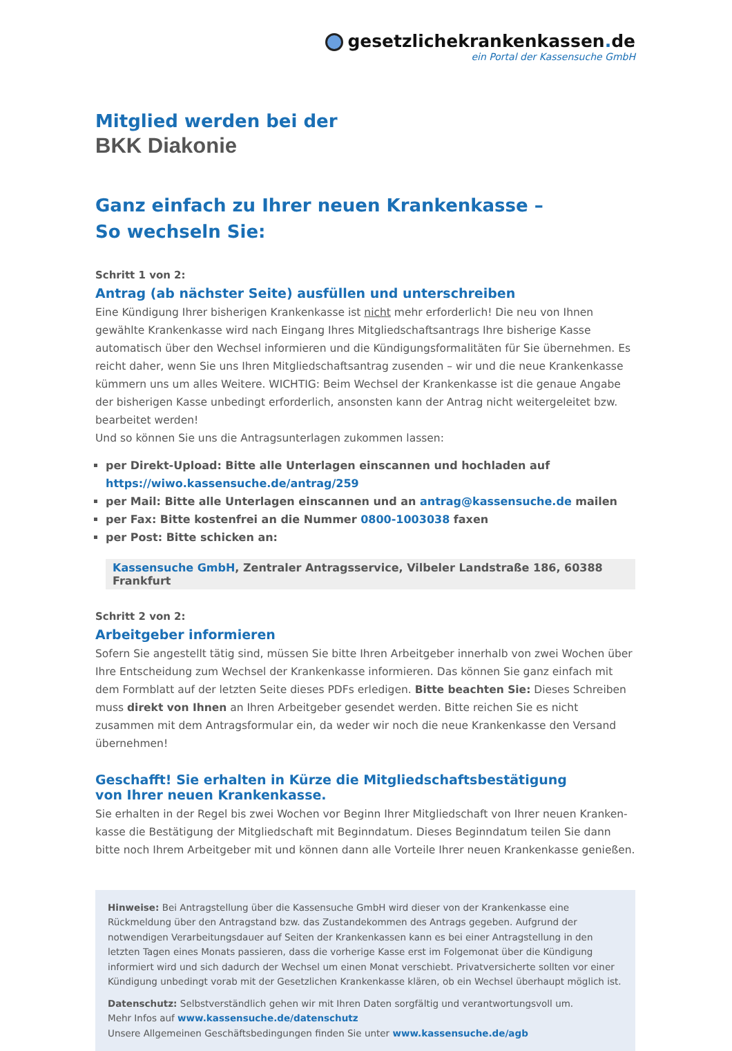gesetzlichekrankenkassen. de
ein Portal der Kassensuche GmbH
Mitglied werden bei der
BKK Diakonie
Ganz einfach zu Ihrer neuen Krankenkasse –
So wechseln Sie:
Schritt 1 von 2:
Antrag (ab nächster Seite) ausfüllen und unterschreiben
Eine Kündigung Ihrer bisherigen Krankenkasse ist nicht mehr erforderlich! Die neu von Ihnen gewählte Krankenkasse wird nach Eingang Ihres Mitgliedschaftsantrags Ihre bisherige Kasse automatisch über den Wechsel informieren und die Kündigungsformalitäten für Sie übernehmen. Es reicht daher, wenn Sie uns Ihren Mitgliedschaftsantrag zusenden – wir und die neue Krankenkasse kümmern uns um alles Weitere. WICHTIG: Beim Wechsel der Krankenkasse ist die genaue Angabe der bisherigen Kasse unbedingt erforderlich, ansonsten kann der Antrag nicht weitergeleitet bzw. bearbeitet werden!
Und so können Sie uns die Antragsunterlagen zukommen lassen:
per Direkt-Upload: Bitte alle Unterlagen einscannen und hochladen auf https://wiwo.kassensuche.de/antrag/259
per Mail: Bitte alle Unterlagen einscannen und an antrag@kassensuche.de mailen
per Fax: Bitte kostenfrei an die Nummer 0800-1003038 faxen
per Post: Bitte schicken an:
Kassensuche GmbH, Zentraler Antragsservice, Vilbeler Landstraße 186, 60388 Frankfurt
Schritt 2 von 2:
Arbeitgeber informieren
Sofern Sie angestellt tätig sind, müssen Sie bitte Ihren Arbeitgeber innerhalb von zwei Wochen über Ihre Entscheidung zum Wechsel der Krankenkasse informieren. Das können Sie ganz einfach mit dem Formblatt auf der letzten Seite dieses PDFs erledigen. Bitte beachten Sie: Dieses Schreiben muss direkt von Ihnen an Ihren Arbeitgeber gesendet werden. Bitte reichen Sie es nicht zusammen mit dem Antragsformular ein, da weder wir noch die neue Krankenkasse den Versand übernehmen!
Geschafft! Sie erhalten in Kürze die Mitgliedschaftsbestätigung
von Ihrer neuen Krankenkasse.
Sie erhalten in der Regel bis zwei Wochen vor Beginn Ihrer Mitgliedschaft von Ihrer neuen Kranken-kasse die Bestätigung der Mitgliedschaft mit Beginndatum. Dieses Beginndatum teilen Sie dann bitte noch Ihrem Arbeitgeber mit und können dann alle Vorteile Ihrer neuen Krankenkasse genießen.
Hinweise: Bei Antragstellung über die Kassensuche GmbH wird dieser von der Krankenkasse eine Rückmeldung über den Antragstand bzw. das Zustandekommen des Antrags gegeben. Aufgrund der notwendigen Verarbeitungsdauer auf Seiten der Krankenkassen kann es bei einer Antragstellung in den letzten Tagen eines Monats passieren, dass die vorherige Kasse erst im Folgemonat über die Kündigung informiert wird und sich dadurch der Wechsel um einen Monat verschiebt. Privatversicherte sollten vor einer Kündigung unbedingt vorab mit der Gesetzlichen Krankenkasse klären, ob ein Wechsel überhaupt möglich ist.
Datenschutz: Selbstverständlich gehen wir mit Ihren Daten sorgfältig und verantwortungsvoll um.
Mehr Infos auf www.kassensuche.de/datenschutz
Unsere Allgemeinen Geschäftsbedingungen finden Sie unter www.kassensuche.de/agb